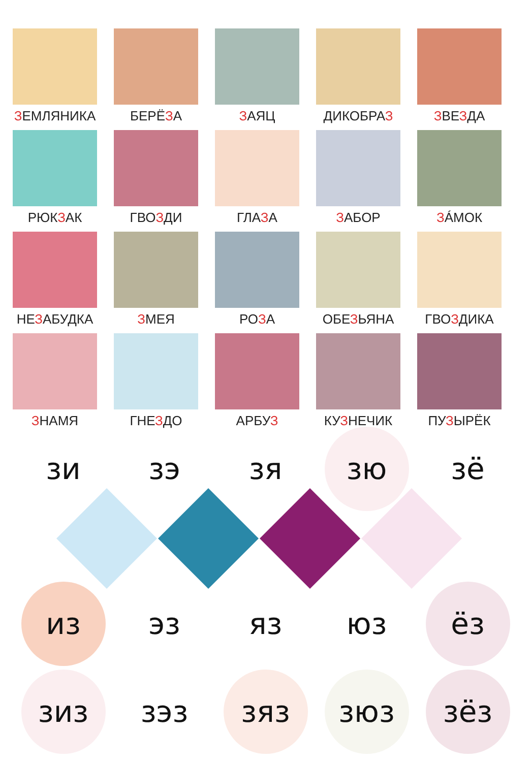ЗЕМЛЯНИКА
БЕРЁЗА
ЗАЯЦ
ДИКОБРАЗ
ЗВЕЗДА
РЮКЗАК
ГВОЗДИ
ГЛАЗА
ЗАБОР
ЗÁМОК
НЕЗАБУДКА
ЗМЕЯ
РОЗА
ОБЕЗЬЯНА
ГВОЗДИКА
ЗНАМЯ
ГНЕЗДО
АРБУЗ
КУЗНЕЧИК
ПУЗЫРЁК
зи зэ зя зю зё
из эз яз юз ёз
зиз зэз зяз зюз зёз